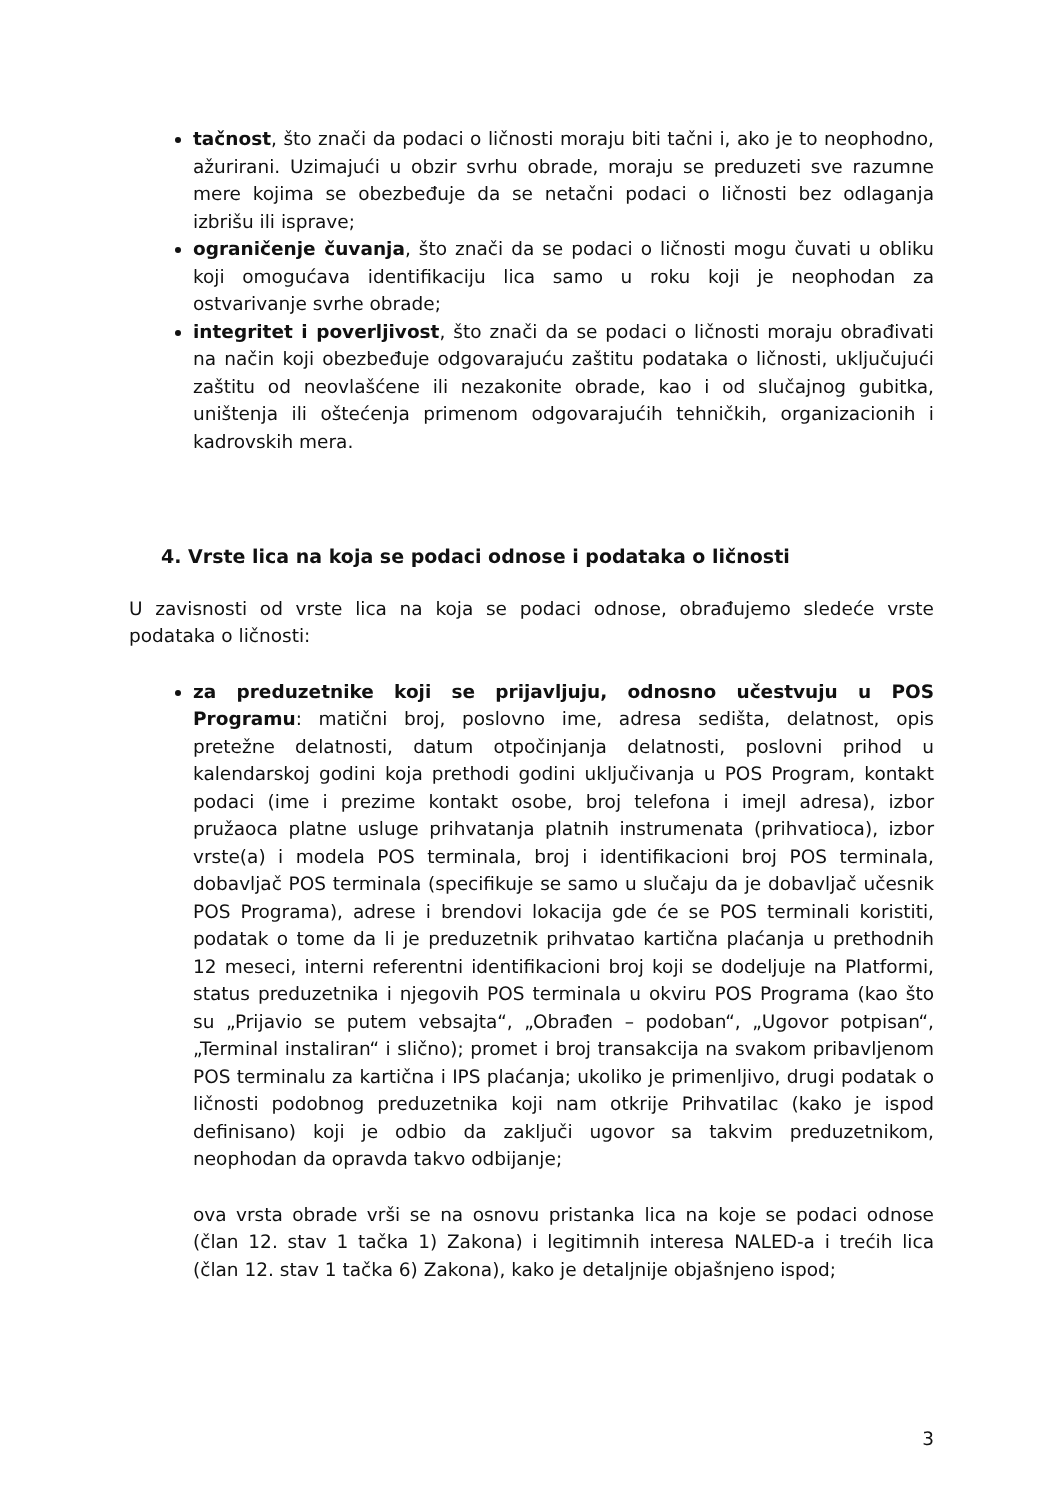tačnost, što znači da podaci o ličnosti moraju biti tačni i, ako je to neophodno, ažurirani. Uzimajući u obzir svrhu obrade, moraju se preduzeti sve razumne mere kojima se obezbeđuje da se netačni podaci o ličnosti bez odlaganja izbrišu ili isprave;
ograničenje čuvanja, što znači da se podaci o ličnosti mogu čuvati u obliku koji omogućava identifikaciju lica samo u roku koji je neophodan za ostvarivanje svrhe obrade;
integritet i poverljivost, što znači da se podaci o ličnosti moraju obrađivati na način koji obezbeđuje odgovarajuću zaštitu podataka o ličnosti, uključujući zaštitu od neovlašćene ili nezakonite obrade, kao i od slučajnog gubitka, uništenja ili oštećenja primenom odgovarajućih tehničkih, organizacionih i kadrovskih mera.
4. Vrste lica na koja se podaci odnose i podataka o ličnosti
U zavisnosti od vrste lica na koja se podaci odnose, obrađujemo sledeće vrste podataka o ličnosti:
za preduzetnike koji se prijavljuju, odnosno učestvuju u POS Programu: matični broj, poslovno ime, adresa sedišta, delatnost, opis pretežne delatnosti, datum otpočinjanja delatnosti, poslovni prihod u kalendarskoj godini koja prethodi godini uključivanja u POS Program, kontakt podaci (ime i prezime kontakt osobe, broj telefona i imejl adresa), izbor pružaoca platne usluge prihvatanja platnih instrumenata (prihvatioca), izbor vrste(a) i modela POS terminala, broj i identifikacioni broj POS terminala, dobavljač POS terminala (specifikuje se samo u slučaju da je dobavljač učesnik POS Programa), adrese i brendovi lokacija gde će se POS terminali koristiti, podatak o tome da li je preduzetnik prihvatao kartična plaćanja u prethodnih 12 meseci, interni referentni identifikacioni broj koji se dodeljuje na Platformi, status preduzetnika i njegovih POS terminala u okviru POS Programa (kao što su „Prijavio se putem vebsajta“, „Obrađen – podoban“, „Ugovor potpisan“, „Terminal instaliran“ i slično); promet i broj transakcija na svakom pribavljenom POS terminalu za kartična i IPS plaćanja; ukoliko je primenljivo, drugi podatak o ličnosti podobnog preduzetnika koji nam otkrije Prihvatilac (kako je ispod definisano) koji je odbio da zaključi ugovor sa takvim preduzetnikom, neophodan da opravda takvo odbijanje;
ova vrsta obrade vrši se na osnovu pristanka lica na koje se podaci odnose (član 12. stav 1 tačka 1) Zakona) i legitimnih interesa NALED-a i trećih lica (član 12. stav 1 tačka 6) Zakona), kako je detaljnije objašnjeno ispod;
3